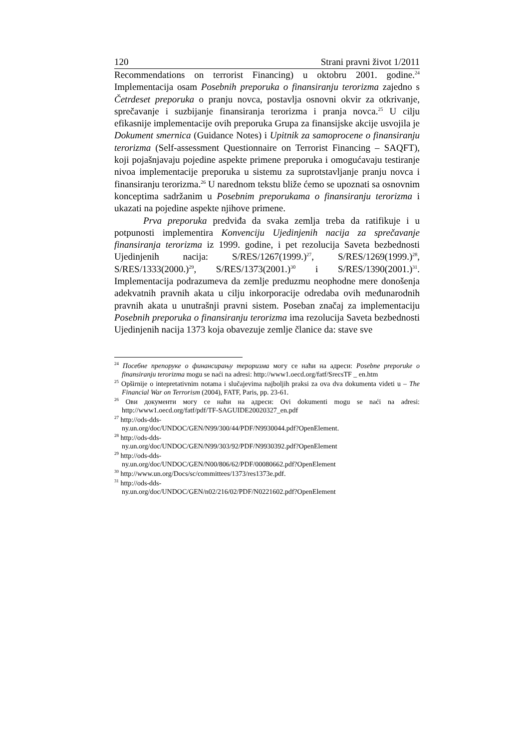120 Strani pravni život 1/2011
Recommendations on terrorist Financing) u oktobru 2001. godine.<sup>24</sup> Implementacija osam Posebnih preporuka o finansiranju terorizma zajedno s Četrdeset preporuka o pranju novca, postavlja osnovni okvir za otkrivanje, sprečavanje i suzbijanje finansiranja terorizma i pranja novca.<sup>25</sup> U cilju efikasnije implementacije ovih preporuka Grupa za finansijske akcije usvojila je Dokument smernica (Guidance Notes) i Upitnik za samoprocene o finansiranju terorizma (Self-assessment Questionnaire on Terrorist Financing – SAQFT), koji pojašnjavaju pojedine aspekte primene preporuka i omogućavaju testiranje nivoa implementacije preporuka u sistemu za suprotstavljanje pranju novca i finansiranju terorizma.<sup>26</sup> U narednom tekstu bliže ćemo se upoznati sa osnovnim konceptima sadržanim u Posebnim preporukama o finansiranju terorizma i ukazati na pojedine aspekte njihove primene.
Prva preporuka predviđa da svaka zemlja treba da ratifikuje i u potpunosti implementira Konvenciju Ujedinjenih nacija za sprečavanje finansiranja terorizma iz 1999. godine, i pet rezolucija Saveta bezbednosti Ujedinjenih nacija: S/RES/1267(1999.)<sup>27</sup>, S/RES/1269(1999.)<sup>28</sup>, S/RES/1333(2000.)<sup>29</sup>, S/RES/1373(2001.)<sup>30</sup> i S/RES/1390(2001.)<sup>31</sup>. Implementacija podrazumeva da zemlje preduzmu neophodne mere donošenja adekvatnih pravnih akata u cilju inkorporacije odredaba ovih međunarodnih pravnih akata u unutrašnji pravni sistem. Poseban značaj za implementaciju Posebnih preporuka o finansiranju terorizma ima rezolucija Saveta bezbednosti Ujedinjenih nacija 1373 koja obavezuje zemlje članice da: stave sve
<sup>24</sup> Посебне препоруке о финансирању тероризма могу се наћи на адреси: Posebne preporuke o finansiranju terorizma mogu se naći na adresi: http://www1.oecd.org/fatf/SrecsTF _ en.htm
<sup>25</sup> Opširnije o intepretativnim notama i slučajevima najboljih praksi za ova dva dokumenta videti u – The Financial War on Terrorism (2004), FATF, Paris, pp. 23-61.
<sup>26</sup> Ови документи могу се наћи на адреси: Ovi dokumenti mogu se naći na adresi: http://www1.oecd.org/fatf/pdf/TF-SAGUIDE20020327_en.pdf
<sup>27</sup> http://ods-dds-
ny.un.org/doc/UNDOC/GEN/N99/300/44/PDF/N9930044.pdf?OpenElement.
<sup>28</sup> http://ods-dds-
ny.un.org/doc/UNDOC/GEN/N99/303/92/PDF/N9930392.pdf?OpenElement
<sup>29</sup> http://ods-dds-
ny.un.org/doc/UNDOC/GEN/N00/806/62/PDF/00080662.pdf?OpenElement
<sup>30</sup> http://www.un.org/Docs/sc/committees/1373/res1373e.pdf.
<sup>31</sup> http://ods-dds-
ny.un.org/doc/UNDOC/GEN/n02/216/02/PDF/N0221602.pdf?OpenElement